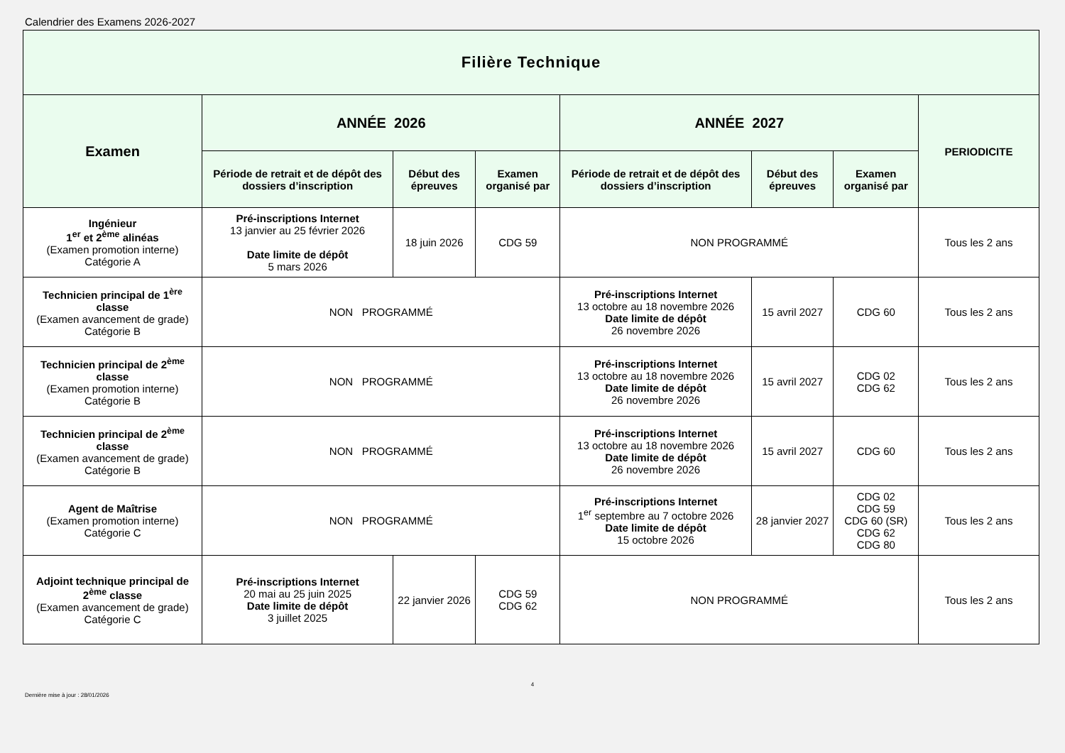Calendrier des Examens 2026-2027
| Filière Technique | | | | | | | |
| --- | --- | --- | --- | --- | --- | --- | --- |
| Examen | ANNÉE 2026 | | | ANNÉE 2027 | | | PERIODICITE |
| | Période de retrait et de dépôt des dossiers d’inscription | Début des épreuves | Examen organisé par | Période de retrait et de dépôt des dossiers d’inscription | Début des épreuves | Examen organisé par | |
| Ingénieur 1<sup>er</sup> et 2<sup>ème</sup> alinéas (Examen promotion interne) Catégorie A | Pré-inscriptions Internet 13 janvier au 25 février 2026 Date limite de dépôt 5 mars 2026 | 18 juin 2026 | CDG 59 | NON PROGRAMMÉ | | | Tous les 2 ans |
| Technicien principal de 1<sup>ère</sup> classe (Examen avancement de grade) Catégorie B | NON PROGRAMMÉ | | | Pré-inscriptions Internet 13 octobre au 18 novembre 2026 Date limite de dépôt 26 novembre 2026 | 15 avril 2027 | CDG 60 | Tous les 2 ans |
| Technicien principal de 2<sup>ème</sup> classe (Examen promotion interne) Catégorie B | NON PROGRAMMÉ | | | Pré-inscriptions Internet 13 octobre au 18 novembre 2026 Date limite de dépôt 26 novembre 2026 | 15 avril 2027 | CDG 02 CDG 62 | Tous les 2 ans |
| Technicien principal de 2<sup>ème</sup> classe (Examen avancement de grade) Catégorie B | NON PROGRAMMÉ | | | Pré-inscriptions Internet 13 octobre au 18 novembre 2026 Date limite de dépôt 26 novembre 2026 | 15 avril 2027 | CDG 60 | Tous les 2 ans |
| Agent de Maîtrise (Examen promotion interne) Catégorie C | NON PROGRAMMÉ | | | Pré-inscriptions Internet 1<sup>er</sup> septembre au 7 octobre 2026 Date limite de dépôt 15 octobre 2026 | 28 janvier 2027 | CDG 02 CDG 59 CDG 60 (SR) CDG 62 CDG 80 | Tous les 2 ans |
| Adjoint technique principal de 2<sup>ème</sup> classe (Examen avancement de grade) Catégorie C | Pré-inscriptions Internet 20 mai au 25 juin 2025 Date limite de dépôt 3 juillet 2025 | 22 janvier 2026 | CDG 59 CDG 62 | NON PROGRAMMÉ | | | Tous les 2 ans |
4
Dernière mise à jour : 28/01/2026